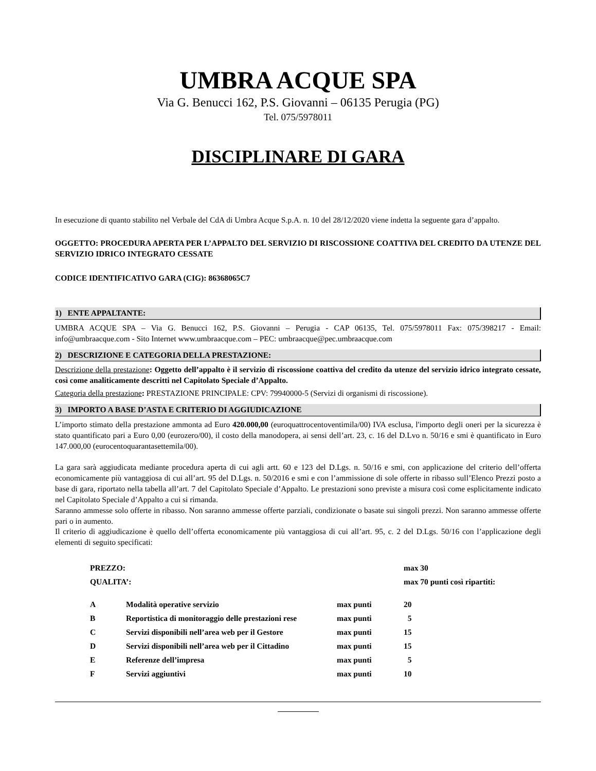UMBRA ACQUE SPA
Via G. Benucci 162, P.S. Giovanni – 06135 Perugia (PG)
Tel. 075/5978011
DISCIPLINARE DI GARA
In esecuzione di quanto stabilito nel Verbale del CdA di Umbra Acque S.p.A. n. 10 del 28/12/2020 viene indetta la seguente gara d’appalto.
OGGETTO: PROCEDURA APERTA PER L’APPALTO DEL SERVIZIO DI RISCOSSIONE COATTIVA DEL CREDITO DA UTENZE DEL SERVIZIO IDRICO INTEGRATO CESSATE
CODICE IDENTIFICATIVO GARA (CIG): 86368065C7
1) ENTE APPALTANTE:
UMBRA ACQUE SPA – Via G. Benucci 162, P.S. Giovanni – Perugia - CAP 06135, Tel. 075/5978011 Fax: 075/398217 - Email: info@umbraacque.com - Sito Internet www.umbraacque.com – PEC: umbraacque@pec.umbraacque.com
2) DESCRIZIONE E CATEGORIA DELLA PRESTAZIONE:
Descrizione della prestazione: Oggetto dell’appalto è il servizio di riscossione coattiva del credito da utenze del servizio idrico integrato cessate, così come analiticamente descritti nel Capitolato Speciale d’Appalto.
Categoria della prestazione: PRESTAZIONE PRINCIPALE: CPV: 79940000-5 (Servizi di organismi di riscossione).
3) IMPORTO A BASE D’ASTA E CRITERIO DI AGGIUDICAZIONE
L’importo stimato della prestazione ammonta ad Euro 420.000,00 (euroquattrocentoventimila/00) IVA esclusa, l'importo degli oneri per la sicurezza è stato quantificato pari a Euro 0,00 (eurozero/00), il costo della manodopera, ai sensi dell’art. 23, c. 16 del D.Lvo n. 50/16 e smi è quantificato in Euro 147.000,00 (eurocentoquarantasettemila/00).
La gara sarà aggiudicata mediante procedura aperta di cui agli artt. 60 e 123 del D.Lgs. n. 50/16 e smi, con applicazione del criterio dell’offerta economicamente più vantaggiosa di cui all’art. 95 del D.Lgs. n. 50/2016 e smi e con l’ammissione di sole offerte in ribasso sull’Elenco Prezzi posto a base di gara, riportato nella tabella all’art. 7 del Capitolato Speciale d’Appalto. Le prestazioni sono previste a misura così come esplicitamente indicato nel Capitolato Speciale d’Appalto a cui si rimanda.
Saranno ammesse solo offerte in ribasso. Non saranno ammesse offerte parziali, condizionate o basate sui singoli prezzi. Non saranno ammesse offerte pari o in aumento.
Il criterio di aggiudicazione è quello dell’offerta economicamente più vantaggiosa di cui all’art. 95, c. 2 del D.Lgs. 50/16 con l’applicazione degli elementi di seguito specificati:
| PREZZO: | | | max 30 |
| QUALITA’: | | | max 70 punti così ripartiti: |
| A | Modalità operative servizio | max punti | 20 |
| B | Reportistica di monitoraggio delle prestazioni rese | max punti | 5 |
| C | Servizi disponibili nell’area web per il Gestore | max punti | 15 |
| D | Servizi disponibili nell’area web per il Cittadino | max punti | 15 |
| E | Referenze dell’impresa | max punti | 5 |
| F | Servizi aggiuntivi | max punti | 10 |